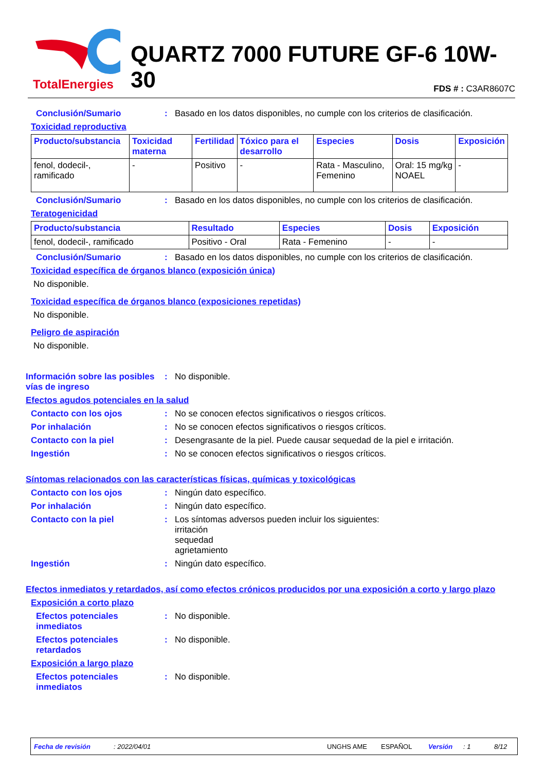TotalEnergies
QUARTZ 7000 FUTURE GF-6 10W-30
FDS # : C3AR8607C
Conclusión/Sumario : Basado en los datos disponibles, no cumple con los criterios de clasificación.
Toxicidad reproductiva
| Producto/substancia | Toxicidad materna | Fertilidad | Tóxico para el desarrollo | Especies | Dosis | Exposición |
| --- | --- | --- | --- | --- | --- | --- |
| fenol, dodecil-, ramificado | - | Positivo | - | Rata - Masculino, Femenino | Oral: 15 mg/kg NOAEL | - |
Conclusión/Sumario : Basado en los datos disponibles, no cumple con los criterios de clasificación.
Teratogenicidad
| Producto/substancia | Resultado | Especies | Dosis | Exposición |
| --- | --- | --- | --- | --- |
| fenol, dodecil-, ramificado | Positivo - Oral | Rata - Femenino | - | - |
Conclusión/Sumario : Basado en los datos disponibles, no cumple con los criterios de clasificación.
Toxicidad específica de órganos blanco (exposición única)
No disponible.
Toxicidad específica de órganos blanco (exposiciones repetidas)
No disponible.
Peligro de aspiración
No disponible.
Información sobre las posibles vías de ingreso
: No disponible.
Efectos agudos potenciales en la salud
Contacto con los ojos : No se conocen efectos significativos o riesgos críticos.
Por inhalación : No se conocen efectos significativos o riesgos críticos.
Contacto con la piel : Desengrasante de la piel. Puede causar sequedad de la piel e irritación.
Ingestión : No se conocen efectos significativos o riesgos críticos.
Síntomas relacionados con las características físicas, químicas y toxicológicas
Contacto con los ojos : Ningún dato específico.
Por inhalación : Ningún dato específico.
Contacto con la piel : Los síntomas adversos pueden incluir los siguientes:
irritación
sequedad
agrietamiento
Ingestión : Ningún dato específico.
Efectos inmediatos y retardados, así como efectos crónicos producidos por una exposición a corto y largo plazo
Exposición a corto plazo
Efectos potenciales inmediatos
: No disponible.
Efectos potenciales retardados
: No disponible.
Exposición a largo plazo
Efectos potenciales inmediatos
: No disponible.
Fecha de revisión: 2022/04/01 UNGHS AME ESPAÑOL Versión: 1 8/12